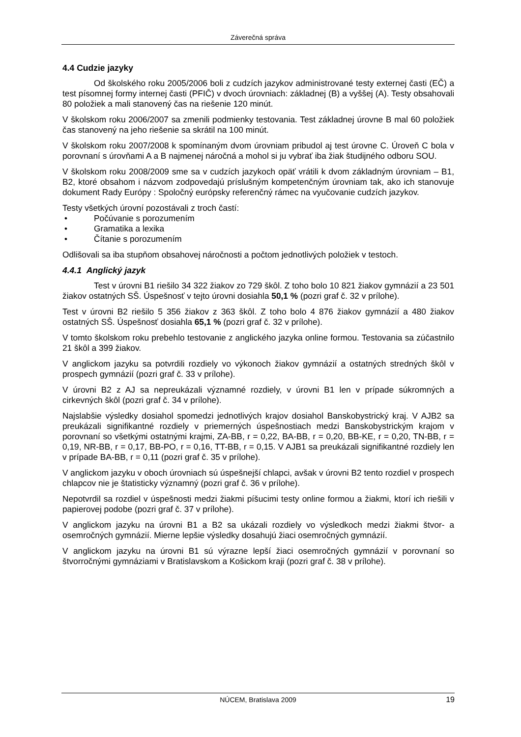Záverečná správa
4.4 Cudzie jazyky
Od školského roku 2005/2006 boli z cudzích jazykov administrované testy externej časti (EČ) a test písomnej formy internej časti (PFIČ) v dvoch úrovniach: základnej (B) a vyššej (A). Testy obsahovali 80 položiek a mali stanovený čas na riešenie 120 minút.
V školskom roku 2006/2007 sa zmenili podmienky testovania. Test základnej úrovne B mal 60 položiek čas stanovený na jeho riešenie sa skrátil na 100 minút.
V školskom roku 2007/2008 k spomínaným dvom úrovniam pribudol aj test úrovne C. Úroveň C bola v porovnaní s úrovňami A a B najmenej náročná a mohol si ju vybrať iba žiak študijného odboru SOU.
V školskom roku 2008/2009 sme sa v cudzích jazykoch opäť vrátili k dvom základným úrovniam – B1, B2, ktoré obsahom i názvom zodpovedajú príslušným kompetenčným úrovniam tak, ako ich stanovuje dokument Rady Európy : Spoločný európsky referenčný rámec na vyučovanie cudzích jazykov.
Testy všetkých úrovní pozostávali z troch častí:
• Počúvanie s porozumením
• Gramatika a lexika
• Čítanie s porozumením
Odlišovali sa iba stupňom obsahovej náročnosti a počtom jednotlivých položiek v testoch.
4.4.1 Anglický jazyk
Test v úrovni B1 riešilo 34 322 žiakov zo 729 škôl. Z toho bolo 10 821 žiakov gymnázií a 23 501 žiakov ostatných SŠ. Úspešnosť v tejto úrovni dosiahla 50,1 % (pozri graf č. 32 v prílohe).
Test v úrovni B2 riešilo 5 356 žiakov z 363 škôl. Z toho bolo 4 876 žiakov gymnázií a 480 žiakov ostatných SŠ. Úspešnosť dosiahla 65,1 % (pozri graf č. 32 v prílohe).
V tomto školskom roku prebehlo testovanie z anglického jazyka online formou. Testovania sa zúčastnilo 21 škôl a 399 žiakov.
V anglickom jazyku sa potvrdili rozdiely vo výkonoch žiakov gymnázií a ostatných stredných škôl v prospech gymnázií (pozri graf č. 33 v prílohe).
V úrovni B2 z AJ sa nepreukázali významné rozdiely, v úrovni B1 len v prípade súkromných a cirkevných škôl (pozri graf č. 34 v prílohe).
Najslabšie výsledky dosiahol spomedzi jednotlivých krajov dosiahol Banskobystrický kraj. V AJB2 sa preukázali signifikantné rozdiely v priemerných úspešnostiach medzi Banskobystrickým krajom v porovnaní so všetkými ostatnými krajmi, ZA-BB, r = 0,22, BA-BB, r = 0,20, BB-KE, r = 0,20, TN-BB, r = 0,19, NR-BB, r = 0,17, BB-PO, r = 0,16, TT-BB, r = 0,15. V AJB1 sa preukázali signifikantné rozdiely len v prípade BA-BB, r = 0,11 (pozri graf č. 35 v prílohe).
V anglickom jazyku v oboch úrovniach sú úspešnejší chlapci, avšak v úrovni B2 tento rozdiel v prospech chlapcov nie je štatisticky významný (pozri graf č. 36 v prílohe).
Nepotvrdil sa rozdiel v úspešnosti medzi žiakmi píšucimi testy online formou a žiakmi, ktorí ich riešili v papierovej podobe (pozri graf č. 37 v prílohe).
V anglickom jazyku na úrovni B1 a B2 sa ukázali rozdiely vo výsledkoch medzi žiakmi štvor- a osemročných gymnázií. Mierne lepšie výsledky dosahujú žiaci osemročných gymnázií.
V anglickom jazyku na úrovni B1 sú výrazne lepší žiaci osemročných gymnázií v porovnaní so štvorročnými gymnáziami v Bratislavskom a Košickom kraji (pozri graf č. 38 v prílohe).
NÚCEM, Bratislava 2009 19